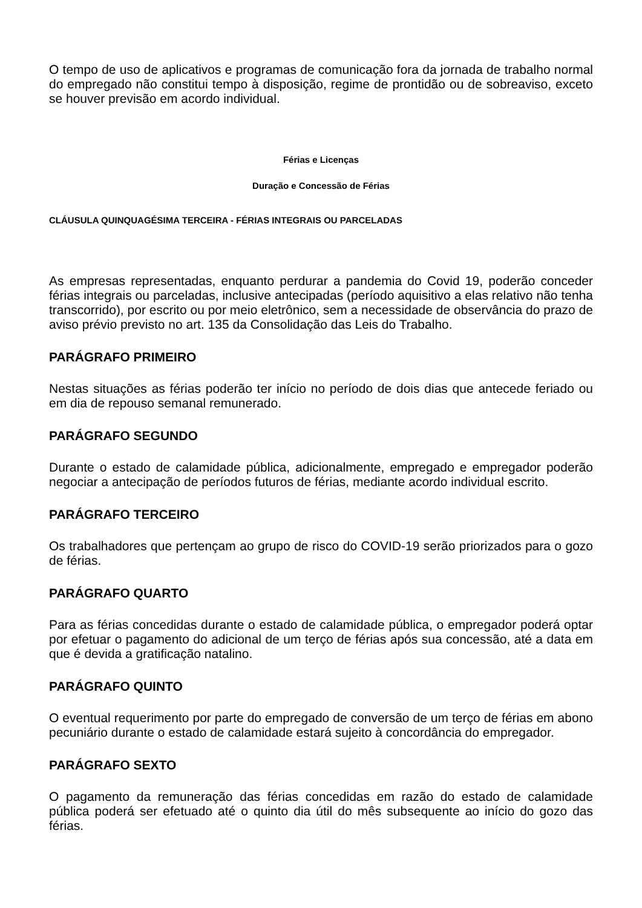O tempo de uso de aplicativos e programas de comunicação fora da jornada de trabalho normal do empregado não constitui tempo à disposição, regime de prontidão ou de sobreaviso, exceto se houver previsão em acordo individual.
Férias e Licenças
Duração e Concessão de Férias
CLÁUSULA QUINQUAGÉSIMA TERCEIRA - FÉRIAS INTEGRAIS OU PARCELADAS
As empresas representadas, enquanto perdurar a pandemia do Covid 19, poderão conceder férias integrais ou parceladas, inclusive antecipadas (período aquisitivo a elas relativo não tenha transcorrido), por escrito ou por meio eletrônico, sem a necessidade de observância do prazo de aviso prévio previsto no art. 135 da Consolidação das Leis do Trabalho.
PARÁGRAFO PRIMEIRO
Nestas situações as férias poderão ter início no período de dois dias que antecede feriado ou em dia de repouso semanal remunerado.
PARÁGRAFO SEGUNDO
Durante o estado de calamidade pública, adicionalmente, empregado e empregador poderão negociar a antecipação de períodos futuros de férias, mediante acordo individual escrito.
PARÁGRAFO TERCEIRO
Os trabalhadores que pertençam ao grupo de risco do COVID-19 serão priorizados para o gozo de férias.
PARÁGRAFO QUARTO
Para as férias concedidas durante o estado de calamidade pública, o empregador poderá optar por efetuar o pagamento do adicional de um terço de férias após sua concessão, até a data em que é devida a gratificação natalino.
PARÁGRAFO QUINTO
O eventual requerimento por parte do empregado de conversão de um terço de férias em abono pecuniário durante o estado de calamidade estará sujeito à concordância do empregador.
PARÁGRAFO SEXTO
O pagamento da remuneração das férias concedidas em razão do estado de calamidade pública poderá ser efetuado até o quinto dia útil do mês subsequente ao início do gozo das férias.